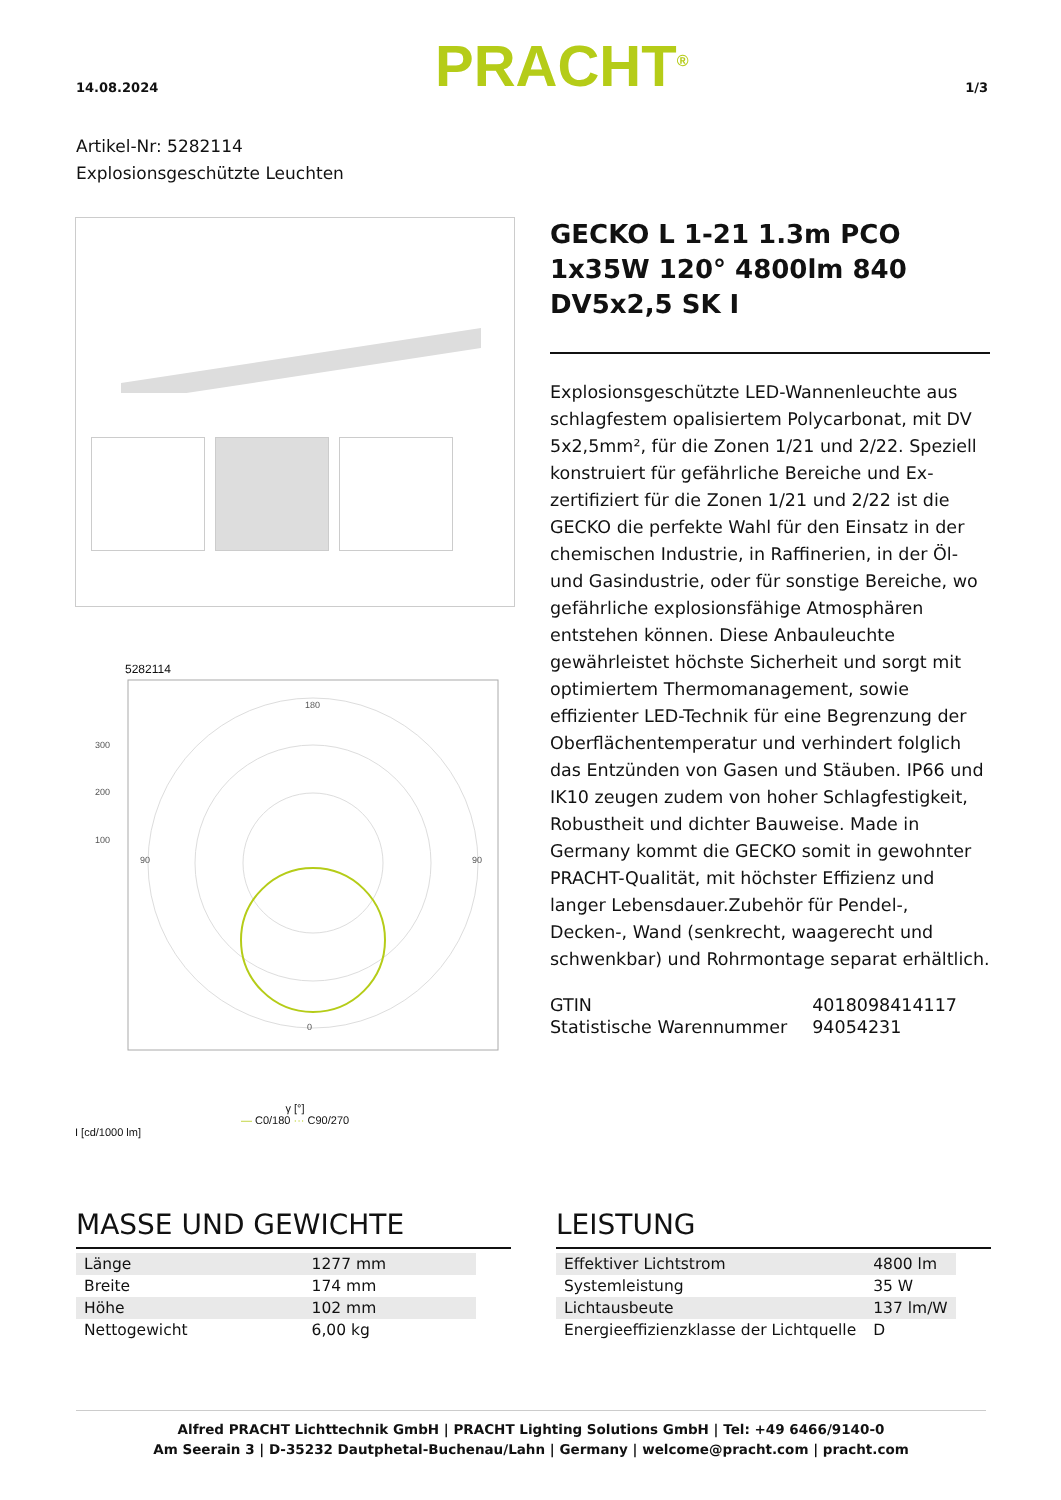14.08.2024 PRACHT<sup>®</sup> 1/3
Artikel-Nr: 5282114
Explosionsgeschützte Leuchten
5282114
180
0
90
90
300
200
100
γ [°]
— C0/180 ··· C90/270
I [cd/1000 lm]
GECKO L 1-21 1.3m PCO 1x35W 120° 4800lm 840 DV5x2,5 SK I
Explosionsgeschützte LED-Wannenleuchte aus schlagfestem opalisiertem Polycarbonat, mit DV 5x2,5mm², für die Zonen 1/21 und 2/22. Speziell konstruiert für gefährliche Bereiche und Ex-zertifiziert für die Zonen 1/21 und 2/22 ist die GECKO die perfekte Wahl für den Einsatz in der chemischen Industrie, in Raffinerien, in der Öl- und Gasindustrie, oder für sonstige Bereiche, wo gefährliche explosionsfähige Atmosphären entstehen können. Diese Anbauleuchte gewährleistet höchste Sicherheit und sorgt mit optimiertem Thermomanagement, sowie effizienter LED-Technik für eine Begrenzung der Oberflächentemperatur und verhindert folglich das Entzünden von Gasen und Stäuben. IP66 und IK10 zeugen zudem von hoher Schlagfestigkeit, Robustheit und dichter Bauweise. Made in Germany kommt die GECKO somit in gewohnter PRACHT-Qualität, mit höchster Effizienz und langer Lebensdauer.Zubehör für Pendel-, Decken-, Wand (senkrecht, waagerecht und schwenkbar) und Rohrmontage separat erhältlich.
| GTIN | 4018098414117 |
| Statistische Warennummer | 94054231 |
MASSE UND GEWICHTE
| Länge | 1277 mm |
| Breite | 174 mm |
| Höhe | 102 mm |
| Nettogewicht | 6,00 kg |
LEISTUNG
| Effektiver Lichtstrom | 4800 lm |
| Systemleistung | 35 W |
| Lichtausbeute | 137 lm/W |
| Energieeffizienzklasse der Lichtquelle | D |
Alfred PRACHT Lichttechnik GmbH | PRACHT Lighting Solutions GmbH | Tel: +49 6466/9140-0
Am Seerain 3 | D-35232 Dautphetal-Buchenau/Lahn | Germany | welcome@pracht.com | pracht.com